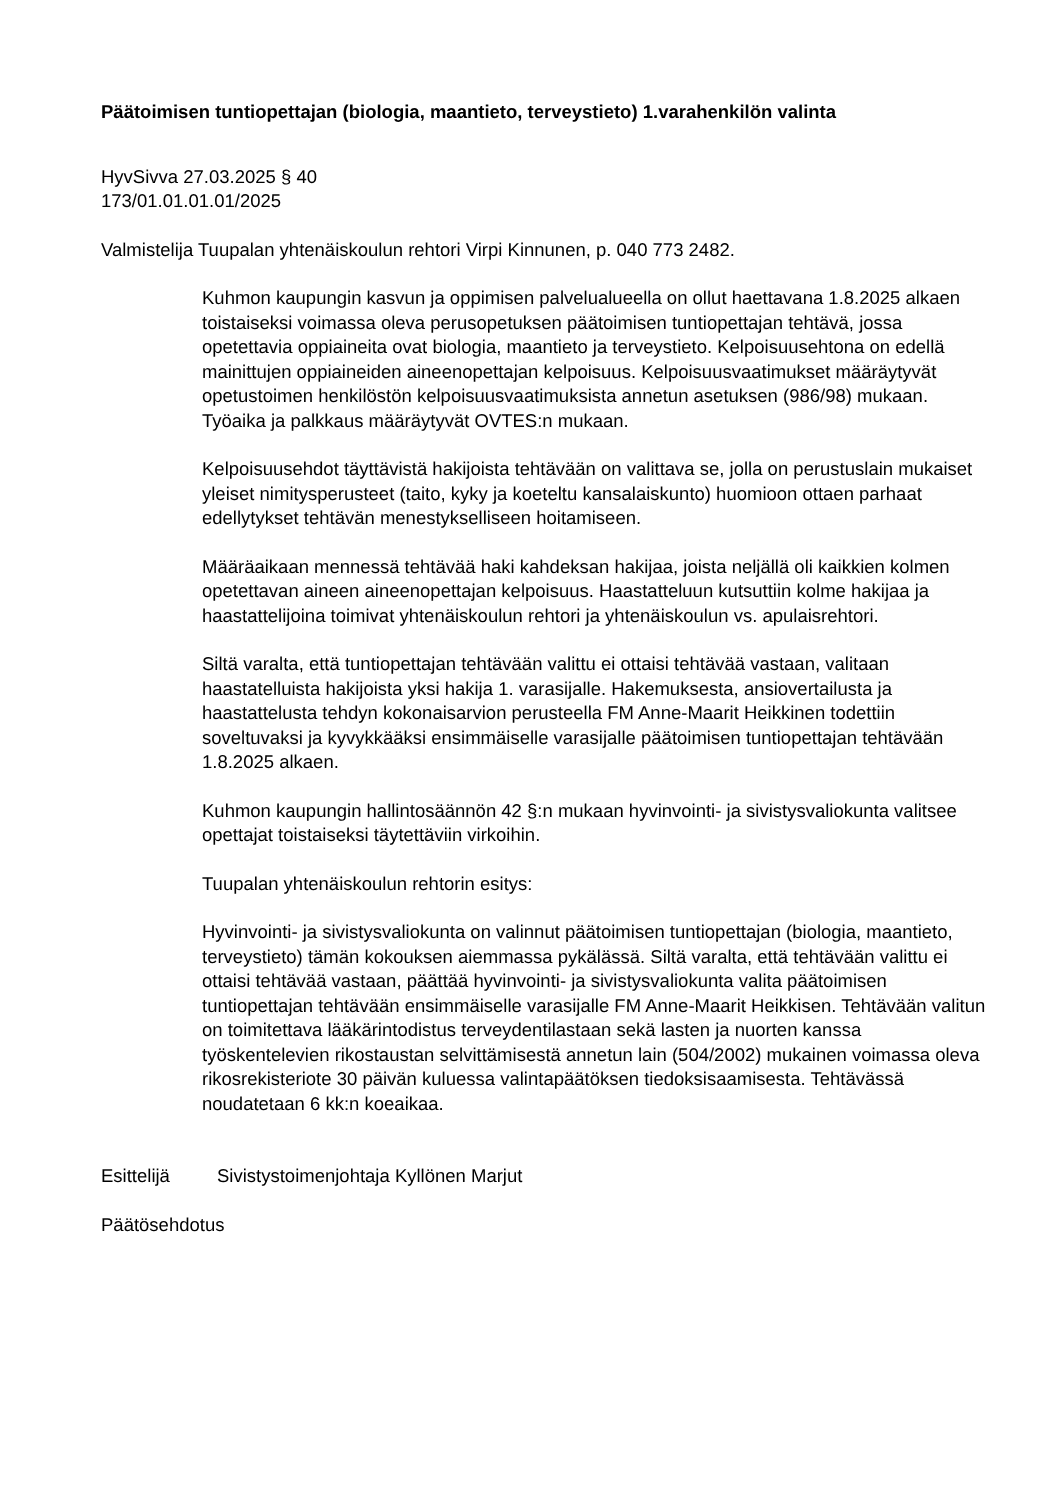Päätoimisen tuntiopettajan (biologia, maantieto, terveystieto) 1.varahenkilön valinta
HyvSivva 27.03.2025 § 40
173/01.01.01.01/2025
Valmistelija Tuupalan yhtenäiskoulun rehtori Virpi Kinnunen, p. 040 773 2482.
Kuhmon kaupungin kasvun ja oppimisen palvelualueella on ollut haettavana 1.8.2025 alkaen toistaiseksi voimassa oleva perusopetuksen päätoimisen tuntiopettajan tehtävä, jossa opetettavia oppiaineita ovat biologia, maantieto ja terveystieto. Kelpoisuusehtona on edellä mainittujen oppiaineiden aineenopettajan kelpoisuus. Kelpoisuusvaatimukset määräytyvät opetustoimen henkilöstön kelpoisuusvaatimuksista annetun asetuksen (986/98) mukaan. Työaika ja palkkaus määräytyvät OVTES:n mukaan.
Kelpoisuusehdot täyttävistä hakijoista tehtävään on valittava se, jolla on perustuslain mukaiset yleiset nimitysperusteet (taito, kyky ja koeteltu kansalaiskunto) huomioon ottaen parhaat edellytykset tehtävän menestykselliseen hoitamiseen.
Määräaikaan mennessä tehtävää haki kahdeksan hakijaa, joista neljällä oli kaikkien kolmen opetettavan aineen aineenopettajan kelpoisuus. Haastatteluun kutsuttiin kolme hakijaa ja haastattelijoina toimivat yhtenäiskoulun rehtori ja yhtenäiskoulun vs. apulaisrehtori.
Siltä varalta, että tuntiopettajan tehtävään valittu ei ottaisi tehtävää vastaan, valitaan haastatelluista hakijoista yksi hakija 1. varasijalle. Hakemuksesta, ansiovertailusta ja haastattelusta tehdyn kokonaisarvion perusteella FM Anne-Maarit Heikkinen todettiin soveltuvaksi ja kyvykkääksi ensimmäiselle varasijalle päätoimisen tuntiopettajan tehtävään 1.8.2025 alkaen.
Kuhmon kaupungin hallintosäännön 42 §:n mukaan hyvinvointi- ja sivistysvaliokunta valitsee opettajat toistaiseksi täytettäviin virkoihin.
Tuupalan yhtenäiskoulun rehtorin esitys:
Hyvinvointi- ja sivistysvaliokunta on valinnut päätoimisen tuntiopettajan (biologia, maantieto, terveystieto) tämän kokouksen aiemmassa pykälässä. Siltä varalta, että tehtävään valittu ei ottaisi tehtävää vastaan, päättää hyvinvointi- ja sivistysvaliokunta valita päätoimisen tuntiopettajan tehtävään ensimmäiselle varasijalle FM Anne-Maarit Heikkisen. Tehtävään valitun on toimitettava lääkärintodistus terveydentilastaan sekä lasten ja nuorten kanssa työskentelevien rikostaustan selvittämisestä annetun lain (504/2002) mukainen voimassa oleva rikosrekisteriote 30 päivän kuluessa valintapäätöksen tiedoksisaamisesta. Tehtävässä noudatetaan 6 kk:n koeaikaa.
Esittelijä Sivistystoimenjohtaja Kyllönen Marjut
Päätösehdotus